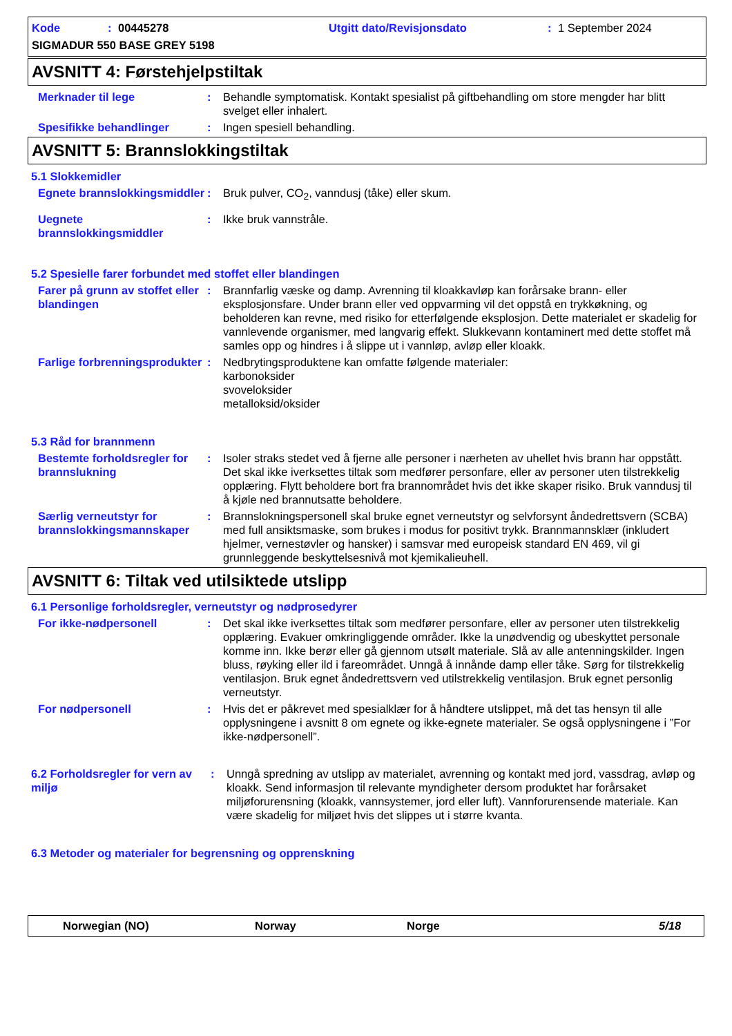Kode: 00445278 Utgitt dato/Revisjonsdato: 1 September 2024
SIGMADUR 550 BASE GREY 5198
AVSNITT 4: Førstehjelpstiltak
Merknader til lege : Behandle symptomatisk. Kontakt spesialist på giftbehandling om store mengder har blitt svelget eller inhalert.
Spesifikke behandlinger : Ingen spesiell behandling.
AVSNITT 5: Brannslokkingstiltak
5.1 Slokkemidler
Egnete brannslokkingsmiddler
: Bruk pulver, CO<sub>2</sub>, vanndusj (tåke) eller skum.
Uegnete brannslokkingsmiddler
: Ikke bruk vannstråle.
5.2 Spesielle farer forbundet med stoffet eller blandingen
Farer på grunn av stoffet eller blandingen
: Brannfarlig væske og damp. Avrenning til kloakkavløp kan forårsake brann- eller eksplosjonsfare. Under brann eller ved oppvarming vil det oppstå en trykkøkning, og beholderen kan revne, med risiko for etterfølgende eksplosjon. Dette materialet er skadelig for vannlevende organismer, med langvarig effekt. Slukkevann kontaminert med dette stoffet må samles opp og hindres i å slippe ut i vannløp, avløp eller kloakk.
Farlige forbrenningsprodukter
: Nedbrytingsproduktene kan omfatte følgende materialer:
karbonoksider
svoveloksider
metalloksid/oksider
5.3 Råd for brannmenn
Bestemte forholdsregler for brannslukning
: Isoler straks stedet ved å fjerne alle personer i nærheten av uhellet hvis brann har oppstått. Det skal ikke iverksettes tiltak som medfører personfare, eller av personer uten tilstrekkelig opplæring. Flytt beholdere bort fra brannområdet hvis det ikke skaper risiko. Bruk vanndusj til å kjøle ned brannutsatte beholdere.
Særlig verneutstyr for brannslokkingsmannskaper
: Brannslokningspersonell skal bruke egnet verneutstyr og selvforsynt åndedrettsvern (SCBA) med full ansiktsmaske, som brukes i modus for positivt trykk. Brannmannsklær (inkludert hjelmer, vernestøvler og hansker) i samsvar med europeisk standard EN 469, vil gi grunnleggende beskyttelsesnivå mot kjemikalieuhell.
AVSNITT 6: Tiltak ved utilsiktede utslipp
6.1 Personlige forholdsregler, verneutstyr og nødprosedyrer
For ikke-nødpersonell : Det skal ikke iverksettes tiltak som medfører personfare, eller av personer uten tilstrekkelig opplæring. Evakuer omkringliggende områder. Ikke la unødvendig og ubeskyttet personale komme inn. Ikke berør eller gå gjennom utsølt materiale. Slå av alle antenningskilder. Ingen bluss, røyking eller ild i fareområdet. Unngå å innånde damp eller tåke. Sørg for tilstrekkelig ventilasjon. Bruk egnet åndedrettsvern ved utilstrekkelig ventilasjon. Bruk egnet personlig verneutstyr.
For nødpersonell : Hvis det er påkrevet med spesialklær for å håndtere utslippet, må det tas hensyn til alle opplysningene i avsnitt 8 om egnete og ikke-egnete materialer. Se også opplysningene i ”For ikke-nødpersonell”.
6.2 Forholdsregler for vern av miljø
: Unngå spredning av utslipp av materialet, avrenning og kontakt med jord, vassdrag, avløp og kloakk. Send informasjon til relevante myndigheter dersom produktet har forårsaket miljøforurensning (kloakk, vannsystemer, jord eller luft). Vannforurensende materiale. Kan være skadelig for miljøet hvis det slippes ut i større kvanta.
6.3 Metoder og materialer for begrensning og opprenskning
Norwegian (NO) Norway Norge 5/18